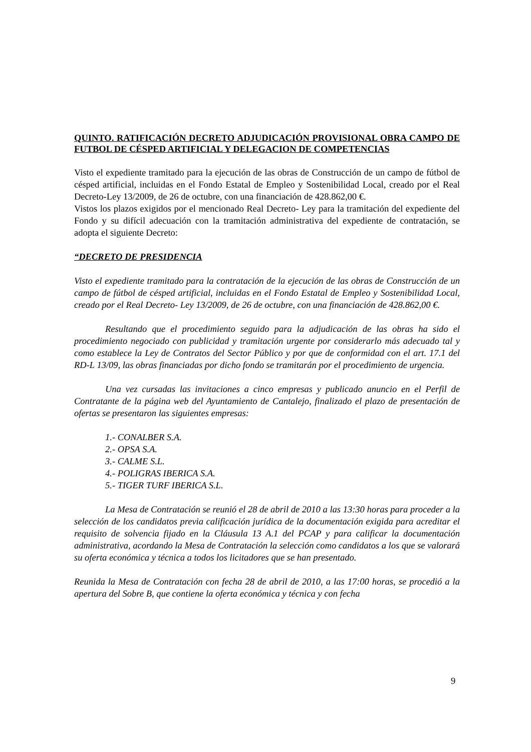QUINTO. RATIFICACIÓN DECRETO ADJUDICACIÓN PROVISIONAL OBRA CAMPO DE FUTBOL DE CÉSPED ARTIFICIAL Y DELEGACION DE COMPETENCIAS
Visto el expediente tramitado para la ejecución de las obras de Construcción de un campo de fútbol de césped artificial, incluidas en el Fondo Estatal de Empleo y Sostenibilidad Local, creado por el Real Decreto-Ley 13/2009, de 26 de octubre, con una financiación de 428.862,00 €.
Vistos los plazos exigidos por el mencionado Real Decreto- Ley para la tramitación del expediente del Fondo y su difícil adecuación con la tramitación administrativa del expediente de contratación, se adopta el siguiente Decreto:
“DECRETO DE PRESIDENCIA
Visto el expediente tramitado para la contratación de la ejecución de las obras de Construcción de un campo de fútbol de césped artificial, incluidas en el Fondo Estatal de Empleo y Sostenibilidad Local, creado por el Real Decreto- Ley 13/2009, de 26 de octubre, con una financiación de 428.862,00 €.
Resultando que el procedimiento seguido para la adjudicación de las obras ha sido el procedimiento negociado con publicidad y tramitación urgente por considerarlo más adecuado tal y como establece la Ley de Contratos del Sector Público y por que de conformidad con el art. 17.1 del RD-L 13/09, las obras financiadas por dicho fondo se tramitarán por el procedimiento de urgencia.
Una vez cursadas las invitaciones a cinco empresas y publicado anuncio en el Perfil de Contratante de la página web del Ayuntamiento de Cantalejo, finalizado el plazo de presentación de ofertas se presentaron las siguientes empresas:
1.- CONALBER S.A.
2.- OPSA S.A.
3.- CALME S.L.
4.- POLIGRAS IBERICA S.A.
5.- TIGER TURF IBERICA S.L.
La Mesa de Contratación se reunió el 28 de abril de 2010 a las 13:30 horas para proceder a la selección de los candidatos previa calificación jurídica de la documentación exigida para acreditar el requisito de solvencia fijado en la Cláusula 13 A.1 del PCAP y para calificar la documentación administrativa, acordando la Mesa de Contratación la selección como candidatos a los que se valorará su oferta económica y técnica a todos los licitadores que se han presentado.
Reunida la Mesa de Contratación con fecha 28 de abril de 2010, a las 17:00 horas, se procedió a la apertura del Sobre B, que contiene la oferta económica y técnica y con fecha
9